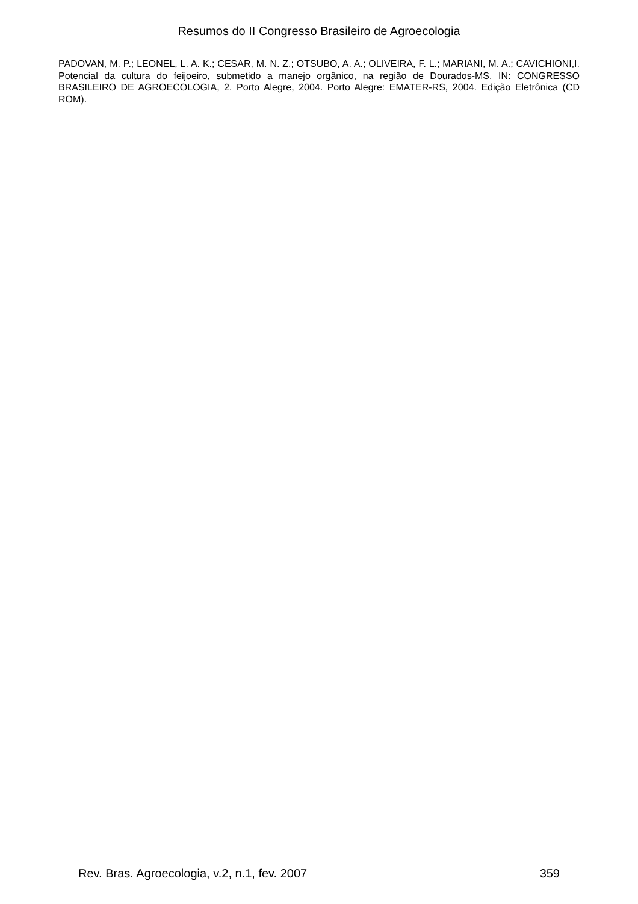Resumos do II Congresso Brasileiro de Agroecologia
PADOVAN, M. P.; LEONEL, L. A. K.; CESAR, M. N. Z.; OTSUBO, A. A.; OLIVEIRA, F. L.; MARIANI, M. A.; CAVICHIONI,I. Potencial da cultura do feijoeiro, submetido a manejo orgânico, na região de Dourados-MS. IN: CONGRESSO BRASILEIRO DE AGROECOLOGIA, 2. Porto Alegre, 2004. Porto Alegre: EMATER-RS, 2004. Edição Eletrônica (CD ROM).
Rev. Bras. Agroecologia, v.2, n.1, fev. 2007 359